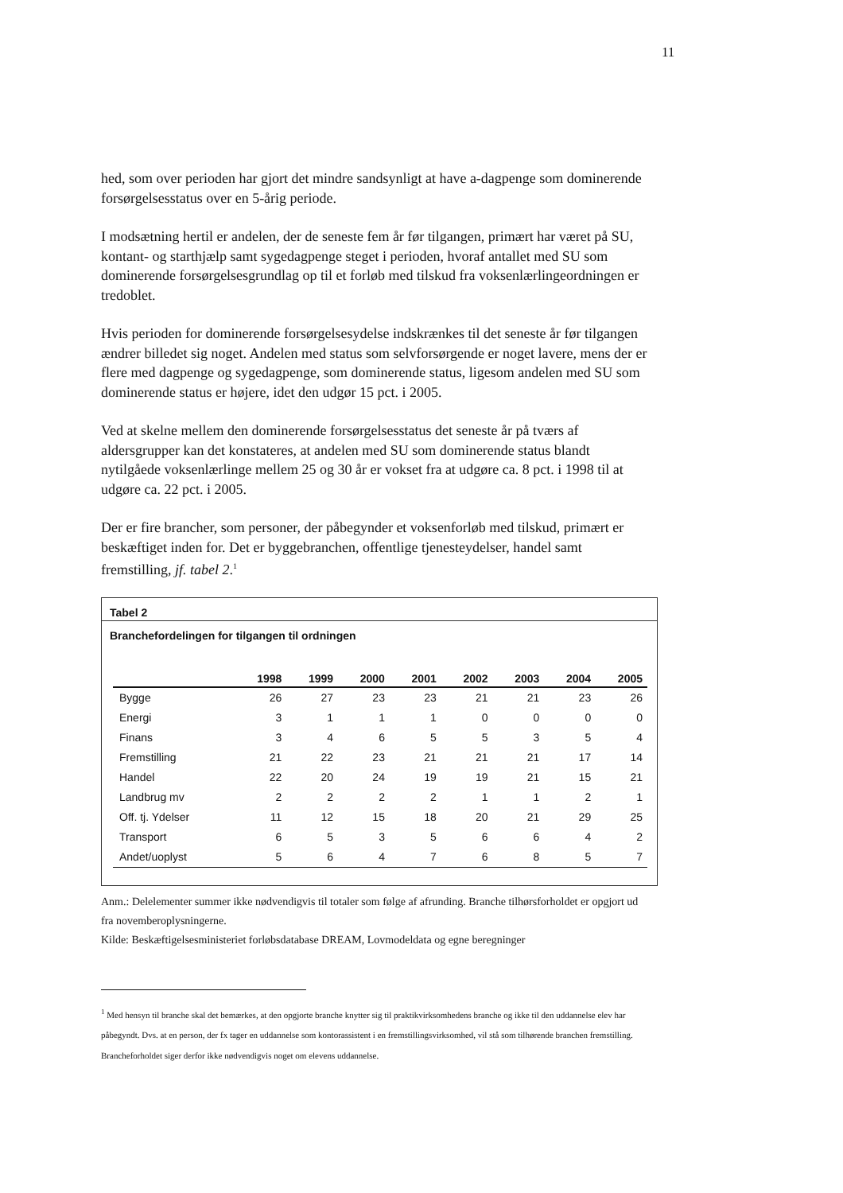11
hed, som over perioden har gjort det mindre sandsynligt at have a-dagpenge som dominerende forsørgelsesstatus over en 5-årig periode.
I modsætning hertil er andelen, der de seneste fem år før tilgangen, primært har været på SU, kontant- og starthjælp samt sygedagpenge steget i perioden, hvoraf antallet med SU som dominerende forsørgelsesgrundlag op til et forløb med tilskud fra voksenlærlingeordningen er tredoblet.
Hvis perioden for dominerende forsørgelsesydelse indskrænkes til det seneste år før tilgangen ændrer billedet sig noget. Andelen med status som selvforsørgende er noget lavere, mens der er flere med dagpenge og sygedagpenge, som dominerende status, ligesom andelen med SU som dominerende status er højere, idet den udgør 15 pct. i 2005.
Ved at skelne mellem den dominerende forsørgelsesstatus det seneste år på tværs af aldersgrupper kan det konstateres, at andelen med SU som dominerende status blandt nytilgåede voksenlærlinge mellem 25 og 30 år er vokset fra at udgøre ca. 8 pct. i 1998 til at udgøre ca. 22 pct. i 2005.
Der er fire brancher, som personer, der påbegynder et voksenforløb med tilskud, primært er beskæftiget inden for. Det er byggebranchen, offentlige tjenesteydelser, handel samt fremstilling, jf. tabel 2.<sup>1</sup>
Tabel 2
Branchefordelingen for tilgangen til ordningen
| | 1998 | 1999 | 2000 | 2001 | 2002 | 2003 | 2004 | 2005 |
| --- | --- | --- | --- | --- | --- | --- | --- | --- |
| Bygge | 26 | 27 | 23 | 23 | 21 | 21 | 23 | 26 |
| Energi | 3 | 1 | 1 | 1 | 0 | 0 | 0 | 0 |
| Finans | 3 | 4 | 6 | 5 | 5 | 3 | 5 | 4 |
| Fremstilling | 21 | 22 | 23 | 21 | 21 | 21 | 17 | 14 |
| Handel | 22 | 20 | 24 | 19 | 19 | 21 | 15 | 21 |
| Landbrug mv | 2 | 2 | 2 | 2 | 1 | 1 | 2 | 1 |
| Off. tj. Ydelser | 11 | 12 | 15 | 18 | 20 | 21 | 29 | 25 |
| Transport | 6 | 5 | 3 | 5 | 6 | 6 | 4 | 2 |
| Andet/uoplyst | 5 | 6 | 4 | 7 | 6 | 8 | 5 | 7 |
Anm.: Delelementer summer ikke nødvendigvis til totaler som følge af afrunding. Branche tilhørsforholdet er opgjort ud fra novemberoplysningerne.
Kilde: Beskæftigelsesministeriet forløbsdatabase DREAM, Lovmodeldata og egne beregninger
<sup>1</sup> Med hensyn til branche skal det bemærkes, at den opgjorte branche knytter sig til praktikvirksomhedens branche og ikke til den uddannelse elev har påbegyndt. Dvs. at en person, der fx tager en uddannelse som kontorassistent i en fremstillingsvirksomhed, vil stå som tilhørende branchen fremstilling. Brancheforholdet siger derfor ikke nødvendigvis noget om elevens uddannelse.